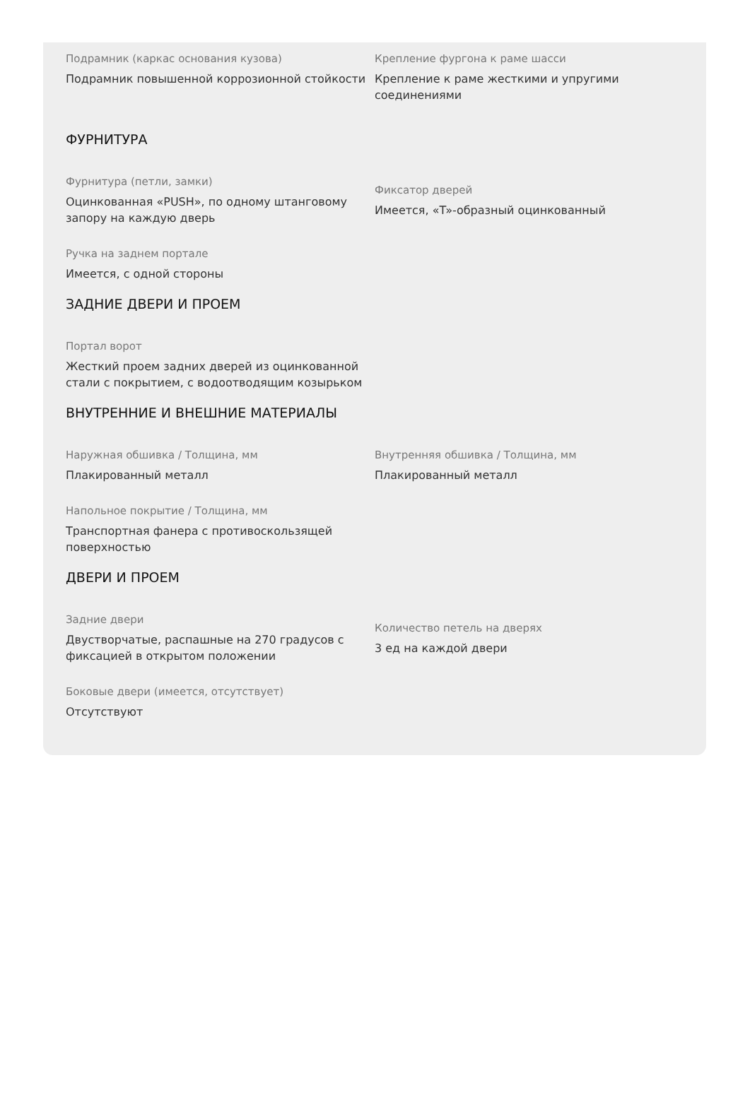Подрамник (каркас основания кузова)
Подрамник повышенной коррозионной стойкости
Крепление фургона к раме шасси
Крепление к раме жесткими и упругими соединениями
ФУРНИТУРА
Фурнитура (петли, замки)
Оцинкованная «PUSH», по одному штанговому запору на каждую дверь
Фиксатор дверей
Имеется, «T»-образный оцинкованный
Ручка на заднем портале
Имеется, с одной стороны
ЗАДНИЕ ДВЕРИ И ПРОЕМ
Портал ворот
Жесткий проем задних дверей из оцинкованной стали с покрытием, с водоотводящим козырьком
ВНУТРЕННИЕ И ВНЕШНИЕ МАТЕРИАЛЫ
Наружная обшивка / Толщина, мм
Плакированный металл
Внутренняя обшивка / Толщина, мм
Плакированный металл
Напольное покрытие / Толщина, мм
Транспортная фанера с противоскользящей поверхностью
ДВЕРИ И ПРОЕМ
Задние двери
Двустворчатые, распашные на 270 градусов с фиксацией в открытом положении
Количество петель на дверях
3 ед на каждой двери
Боковые двери (имеется, отсутствует)
Отсутствуют